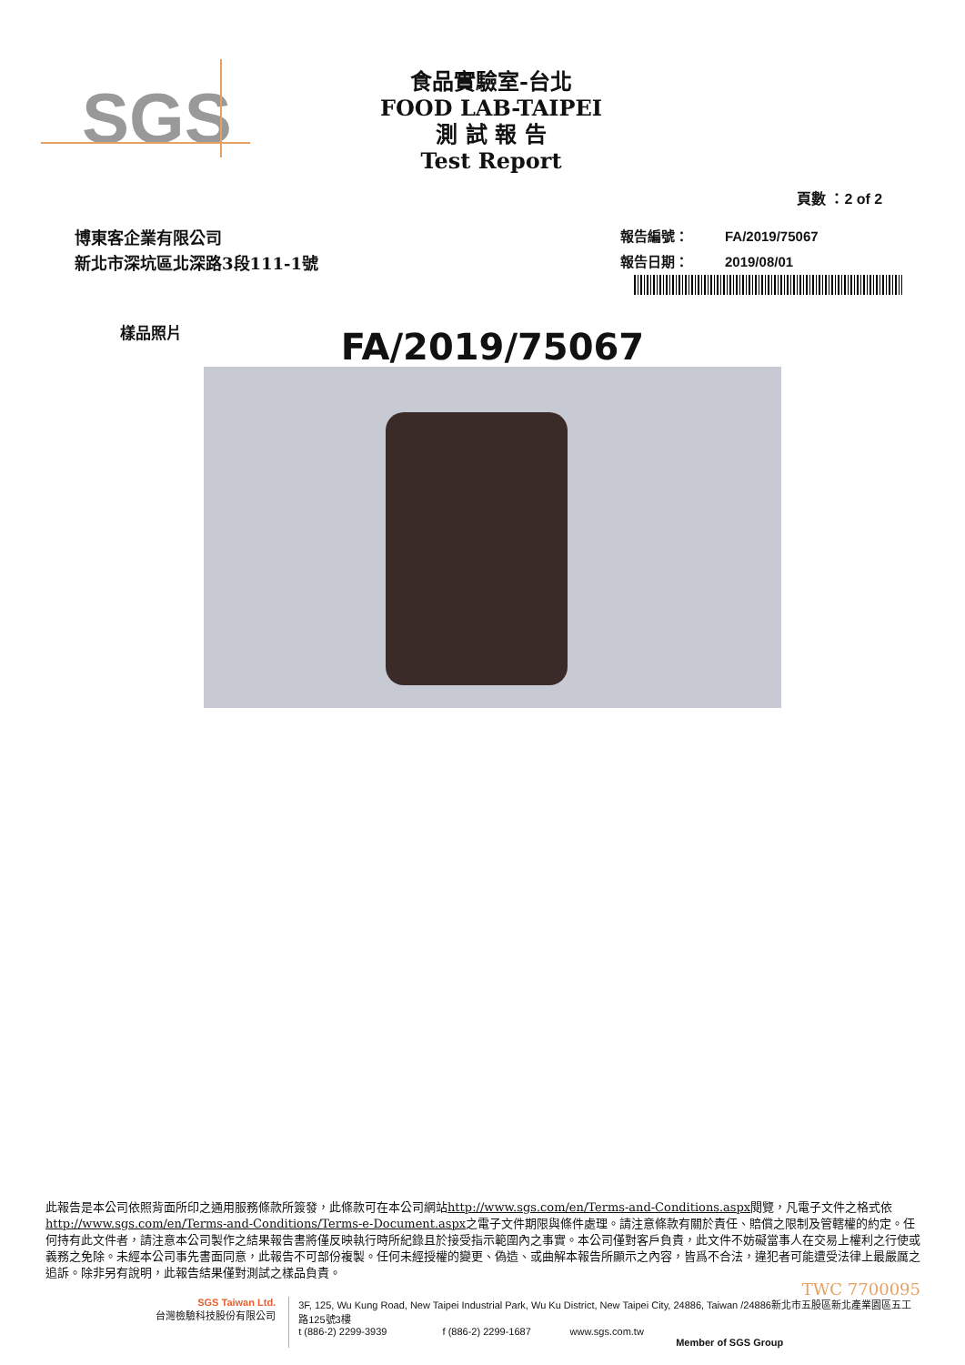SGS
食品實驗室-台北
FOOD LAB-TAIPEI
測 試 報 告
Test Report
頁數 ：2 of 2
博東客企業有限公司
新北市深坑區北深路3段111-1號
報告編號： FA/2019/75067
報告日期： 2019/08/01
樣品照片 FA/2019/75067
此報告是本公司依照背面所印之通用服務條款所簽發，此條款可在本公司網站http://www.sgs.com/en/Terms-and-Conditions.aspx閱覽，凡電子文件之格式依http://www.sgs.com/en/Terms-and-Conditions/Terms-e-Document.aspx之電子文件期限與條件處理。請注意條款有關於責任、賠償之限制及管轄權的約定。任何持有此文件者，請注意本公司製作之結果報告書將僅反映執行時所紀錄且於接受指示範圍內之事實。本公司僅對客戶負責，此文件不妨礙當事人在交易上權利之行使或義務之免除。未經本公司事先書面同意，此報告不可部份複製。任何未經授權的變更、偽造、或曲解本報告所顯示之內容，皆爲不合法，違犯者可能遭受法律上最嚴厲之追訴。除非另有說明，此報告結果僅對測試之樣品負責。
TWC 7700095
SGS Taiwan Ltd.
台灣檢驗科技股份有限公司
3F, 125, Wu Kung Road, New Taipei Industrial Park, Wu Ku District, New Taipei City, 24886, Taiwan /24886新北市五股區新北產業園區五工路125號3樓
t (886-2) 2299-3939 f (886-2) 2299-1687 www.sgs.com.tw
Member of SGS Group